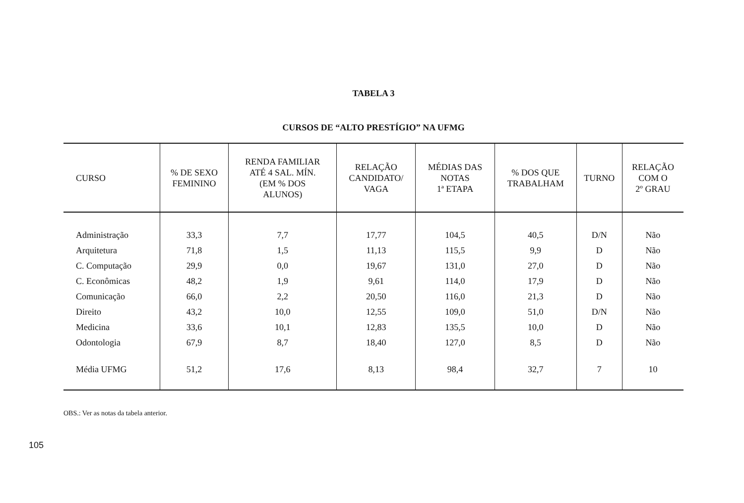TABELA 3
CURSOS DE “ALTO PRESTÍGIO” NA UFMG
| CURSO | % DE SEXO FEMININO | RENDA FAMILIAR ATÉ 4 SAL. MÍN. (EM % DOS ALUNOS) | RELAÇÃO CANDIDATO/ VAGA | MÉDIAS DAS NOTAS 1ª ETAPA | % DOS QUE TRABALHAM | TURNO | RELAÇÃO COM O 2º GRAU |
| --- | --- | --- | --- | --- | --- | --- | --- |
| Administração | 33,3 | 7,7 | 17,77 | 104,5 | 40,5 | D/N | Não |
| Arquitetura | 71,8 | 1,5 | 11,13 | 115,5 | 9,9 | D | Não |
| C. Computação | 29,9 | 0,0 | 19,67 | 131,0 | 27,0 | D | Não |
| C. Econômicas | 48,2 | 1,9 | 9,61 | 114,0 | 17,9 | D | Não |
| Comunicação | 66,0 | 2,2 | 20,50 | 116,0 | 21,3 | D | Não |
| Direito | 43,2 | 10,0 | 12,55 | 109,0 | 51,0 | D/N | Não |
| Medicina | 33,6 | 10,1 | 12,83 | 135,5 | 10,0 | D | Não |
| Odontologia | 67,9 | 8,7 | 18,40 | 127,0 | 8,5 | D | Não |
| Média UFMG | 51,2 | 17,6 | 8,13 | 98,4 | 32,7 | 7 | 10 |
OBS.: Ver as notas da tabela anterior.
105